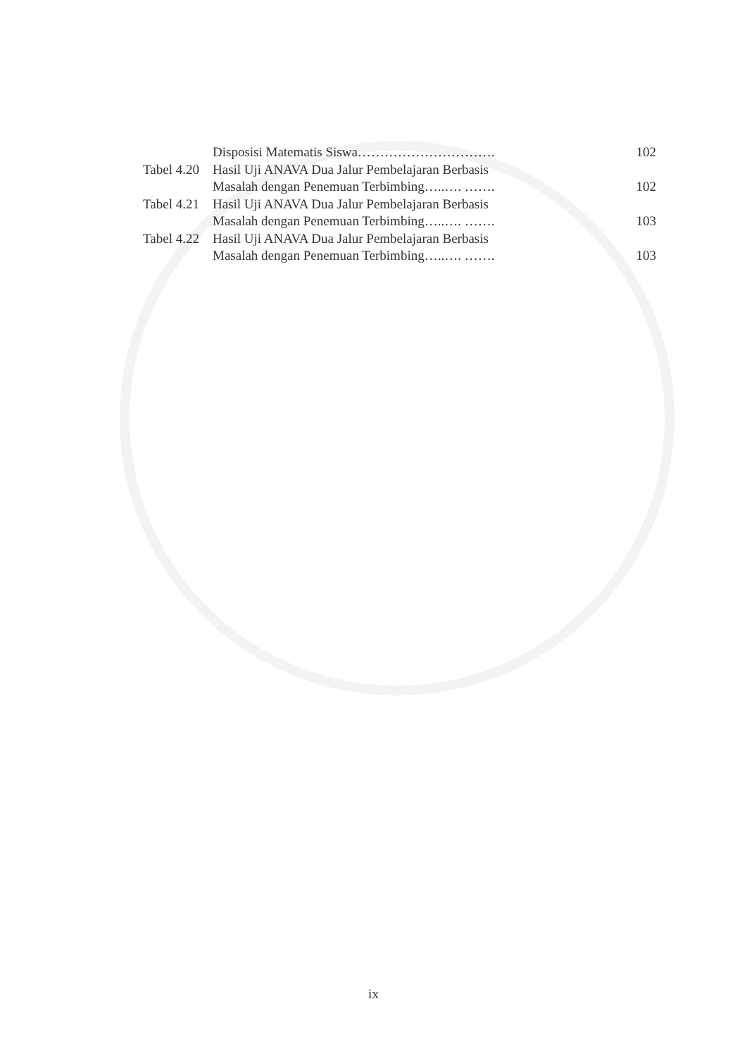Disposisi Matematis Siswa…………………………. 102
Tabel 4.20
Hasil Uji ANAVA Dua Jalur Pembelajaran Berbasis
Masalah dengan Penemuan Terbimbing…..…. ……. 102
Tabel 4.21
Hasil Uji ANAVA Dua Jalur Pembelajaran Berbasis
Masalah dengan Penemuan Terbimbing…..…. ……. 103
Tabel 4.22
Hasil Uji ANAVA Dua Jalur Pembelajaran Berbasis
Masalah dengan Penemuan Terbimbing…..…. ……. 103
ix